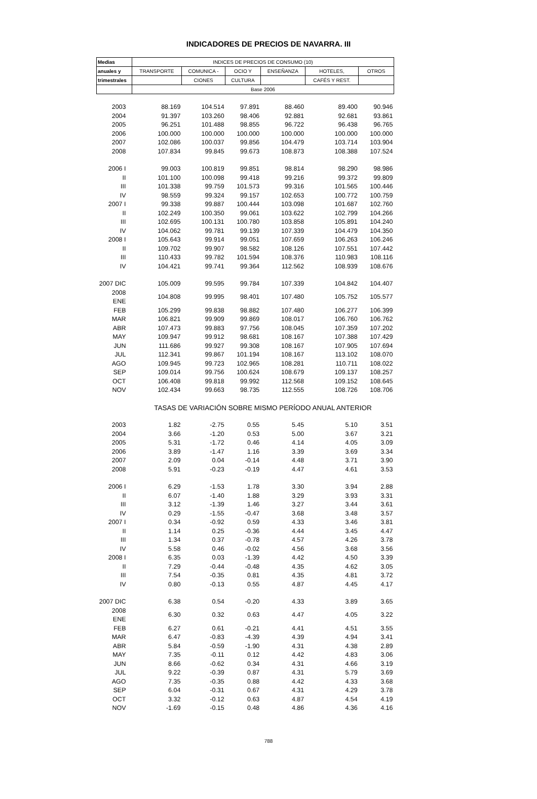INDICADORES DE PRECIOS DE NAVARRA. III
| Medias | INDICES DE PRECIOS DE CONSUMO (10) | | | | | |
| --- | --- | --- | --- | --- | --- | --- |
| anuales y | TRANSPORTE | COMUNICA - | OCIO Y | ENSEÑANZA | HOTELES, | OTROS |
| trimestrales | | CIONES | CULTURA | | CAFÉS Y REST. | |
| | Base 2006 | | | | | |
| 2003 | 88.169 | 104.514 | 97.891 | 88.460 | 89.400 | 90.946 |
| 2004 | 91.397 | 103.260 | 98.406 | 92.881 | 92.681 | 93.861 |
| 2005 | 96.251 | 101.488 | 98.855 | 96.722 | 96.438 | 96.765 |
| 2006 | 100.000 | 100.000 | 100.000 | 100.000 | 100.000 | 100.000 |
| 2007 | 102.086 | 100.037 | 99.856 | 104.479 | 103.714 | 103.904 |
| 2008 | 107.834 | 99.845 | 99.673 | 108.873 | 108.388 | 107.524 |
| 2006 I | 99.003 | 100.819 | 99.851 | 98.814 | 98.290 | 98.986 |
| II | 101.100 | 100.098 | 99.418 | 99.216 | 99.372 | 99.809 |
| III | 101.338 | 99.759 | 101.573 | 99.316 | 101.565 | 100.446 |
| IV | 98.559 | 99.324 | 99.157 | 102.653 | 100.772 | 100.759 |
| 2007 I | 99.338 | 99.887 | 100.444 | 103.098 | 101.687 | 102.760 |
| II | 102.249 | 100.350 | 99.061 | 103.622 | 102.799 | 104.266 |
| III | 102.695 | 100.131 | 100.780 | 103.858 | 105.891 | 104.240 |
| IV | 104.062 | 99.781 | 99.139 | 107.339 | 104.479 | 104.350 |
| 2008 I | 105.643 | 99.914 | 99.051 | 107.659 | 106.263 | 106.246 |
| II | 109.702 | 99.907 | 98.582 | 108.126 | 107.551 | 107.442 |
| III | 110.433 | 99.782 | 101.594 | 108.376 | 110.983 | 108.116 |
| IV | 104.421 | 99.741 | 99.364 | 112.562 | 108.939 | 108.676 |
| 2007 DIC | 105.009 | 99.595 | 99.784 | 107.339 | 104.842 | 104.407 |
| 2008 ENE | 104.808 | 99.995 | 98.401 | 107.480 | 105.752 | 105.577 |
| FEB | 105.299 | 99.838 | 98.882 | 107.480 | 106.277 | 106.399 |
| MAR | 106.821 | 99.909 | 99.869 | 108.017 | 106.760 | 106.762 |
| ABR | 107.473 | 99.883 | 97.756 | 108.045 | 107.359 | 107.202 |
| MAY | 109.947 | 99.912 | 98.681 | 108.167 | 107.388 | 107.429 |
| JUN | 111.686 | 99.927 | 99.308 | 108.167 | 107.905 | 107.694 |
| JUL | 112.341 | 99.867 | 101.194 | 108.167 | 113.102 | 108.070 |
| AGO | 109.945 | 99.723 | 102.965 | 108.281 | 110.711 | 108.022 |
| SEP | 109.014 | 99.756 | 100.624 | 108.679 | 109.137 | 108.257 |
| OCT | 106.408 | 99.818 | 99.992 | 112.568 | 109.152 | 108.645 |
| NOV | 102.434 | 99.663 | 98.735 | 112.555 | 108.726 | 108.706 |
| | TASAS DE VARIACIÓN SOBRE MISMO PERÍODO ANUAL ANTERIOR | | | | | |
| 2003 | 1.82 | -2.75 | 0.55 | 5.45 | 5.10 | 3.51 |
| 2004 | 3.66 | -1.20 | 0.53 | 5.00 | 3.67 | 3.21 |
| 2005 | 5.31 | -1.72 | 0.46 | 4.14 | 4.05 | 3.09 |
| 2006 | 3.89 | -1.47 | 1.16 | 3.39 | 3.69 | 3.34 |
| 2007 | 2.09 | 0.04 | -0.14 | 4.48 | 3.71 | 3.90 |
| 2008 | 5.91 | -0.23 | -0.19 | 4.47 | 4.61 | 3.53 |
| 2006 I | 6.29 | -1.53 | 1.78 | 3.30 | 3.94 | 2.88 |
| II | 6.07 | -1.40 | 1.88 | 3.29 | 3.93 | 3.31 |
| III | 3.12 | -1.39 | 1.46 | 3.27 | 3.44 | 3.61 |
| IV | 0.29 | -1.55 | -0.47 | 3.68 | 3.48 | 3.57 |
| 2007 I | 0.34 | -0.92 | 0.59 | 4.33 | 3.46 | 3.81 |
| II | 1.14 | 0.25 | -0.36 | 4.44 | 3.45 | 4.47 |
| III | 1.34 | 0.37 | -0.78 | 4.57 | 4.26 | 3.78 |
| IV | 5.58 | 0.46 | -0.02 | 4.56 | 3.68 | 3.56 |
| 2008 I | 6.35 | 0.03 | -1.39 | 4.42 | 4.50 | 3.39 |
| II | 7.29 | -0.44 | -0.48 | 4.35 | 4.62 | 3.05 |
| III | 7.54 | -0.35 | 0.81 | 4.35 | 4.81 | 3.72 |
| IV | 0.80 | -0.13 | 0.55 | 4.87 | 4.45 | 4.17 |
| 2007 DIC | 6.38 | 0.54 | -0.20 | 4.33 | 3.89 | 3.65 |
| 2008 ENE | 6.30 | 0.32 | 0.63 | 4.47 | 4.05 | 3.22 |
| FEB | 6.27 | 0.61 | -0.21 | 4.41 | 4.51 | 3.55 |
| MAR | 6.47 | -0.83 | -4.39 | 4.39 | 4.94 | 3.41 |
| ABR | 5.84 | -0.59 | -1.90 | 4.31 | 4.38 | 2.89 |
| MAY | 7.35 | -0.11 | 0.12 | 4.42 | 4.83 | 3.06 |
| JUN | 8.66 | -0.62 | 0.34 | 4.31 | 4.66 | 3.19 |
| JUL | 9.22 | -0.39 | 0.87 | 4.31 | 5.79 | 3.69 |
| AGO | 7.35 | -0.35 | 0.88 | 4.42 | 4.33 | 3.68 |
| SEP | 6.04 | -0.31 | 0.67 | 4.31 | 4.29 | 3.78 |
| OCT | 3.32 | -0.12 | 0.63 | 4.87 | 4.54 | 4.19 |
| NOV | -1.69 | -0.15 | 0.48 | 4.86 | 4.36 | 4.16 |
788